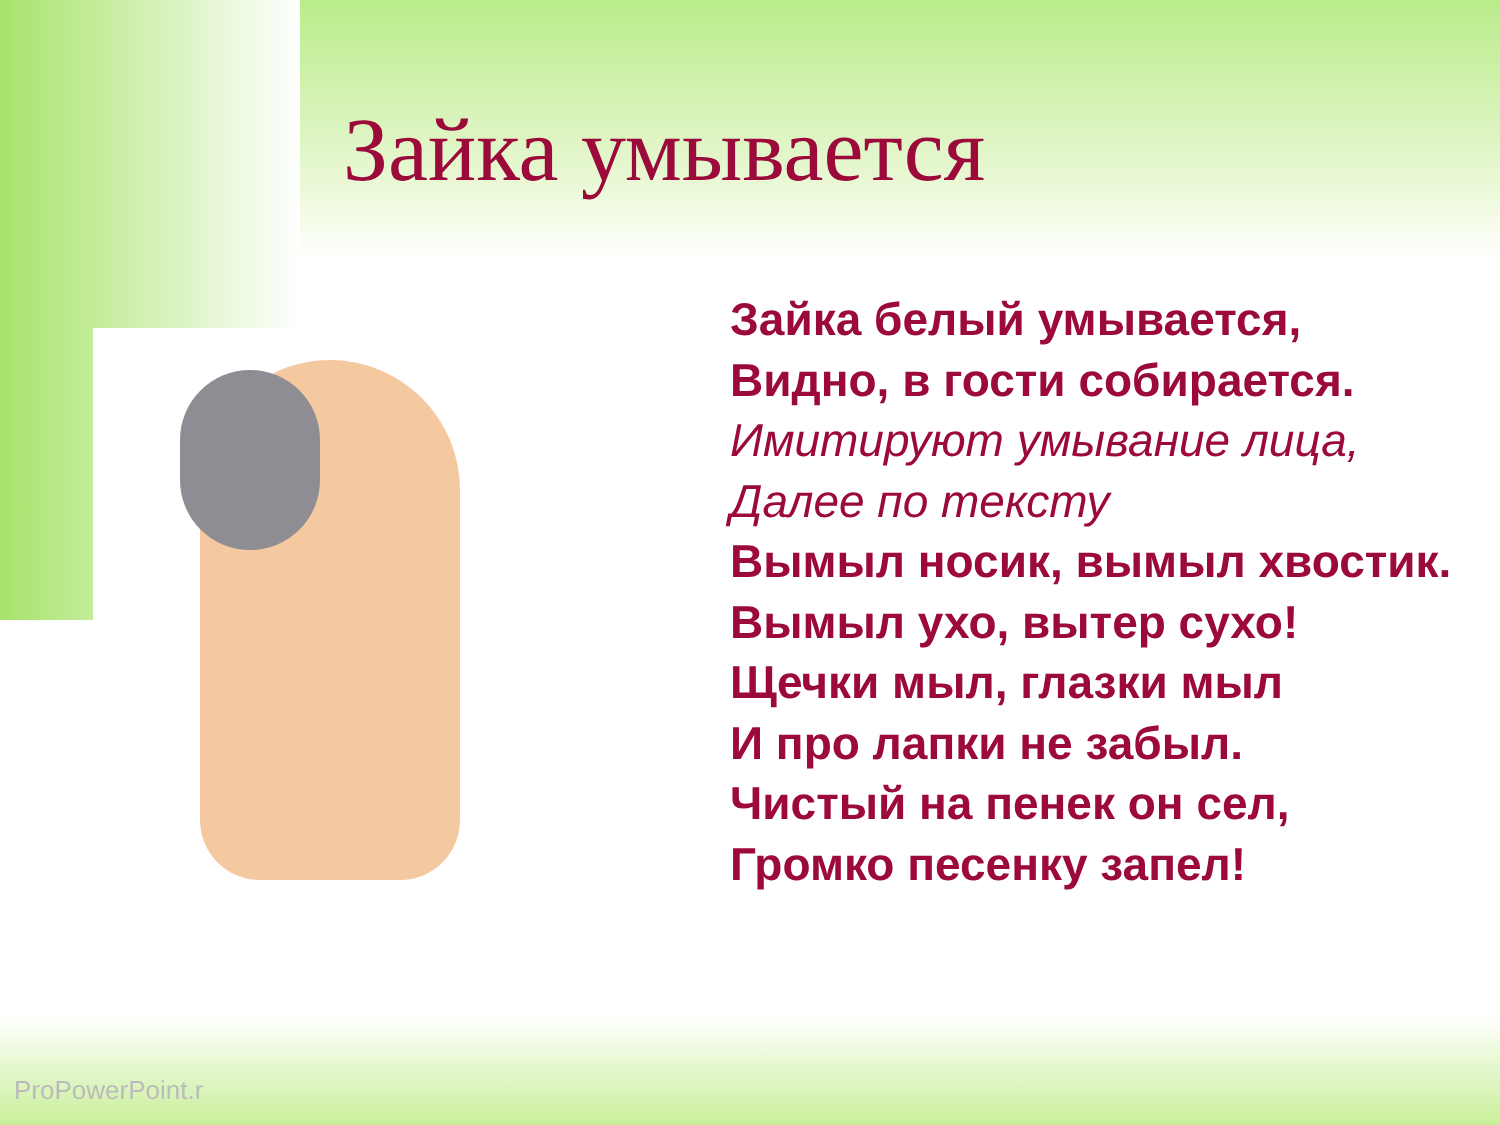Зайка умывается
Зайка белый умывается,
Видно, в гости собирается.
Имитируют умывание лица,
Далее по тексту
Вымыл носик, вымыл хвостик.
Вымыл ухо, вытер сухо!
Щечки мыл, глазки мыл
И про лапки не забыл.
Чистый на пенек он сел,
Громко песенку запел!
ProPowerPoint.r